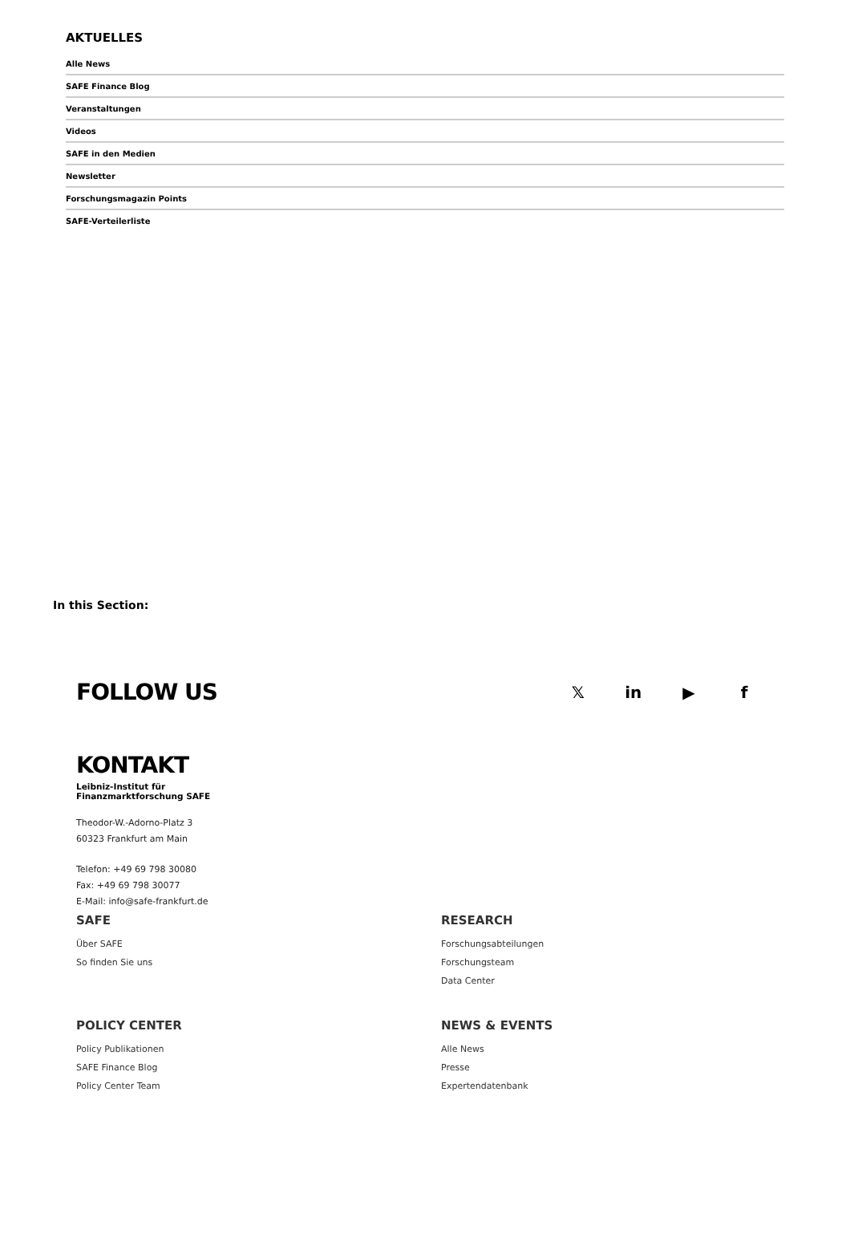AKTUELLES
Alle News
SAFE Finance Blog
Veranstaltungen
Videos
SAFE in den Medien
Newsletter
Forschungsmagazin Points
SAFE-Verteilerliste
In this Section:
FOLLOW US
𝕏 in ▶ f
KONTAKT
Leibniz-Institut für
Finanzmarktforschung SAFE
Theodor-W.-Adorno-Platz 3
60323 Frankfurt am Main
Telefon: +49 69 798 30080
Fax: +49 69 798 30077
E-Mail: info@safe-frankfurt.de
SAFE
Über SAFE
So finden Sie uns
RESEARCH
Forschungsabteilungen
Forschungsteam
Data Center
POLICY CENTER
Policy Publikationen
SAFE Finance Blog
Policy Center Team
NEWS & EVENTS
Alle News
Presse
Expertendatenbank